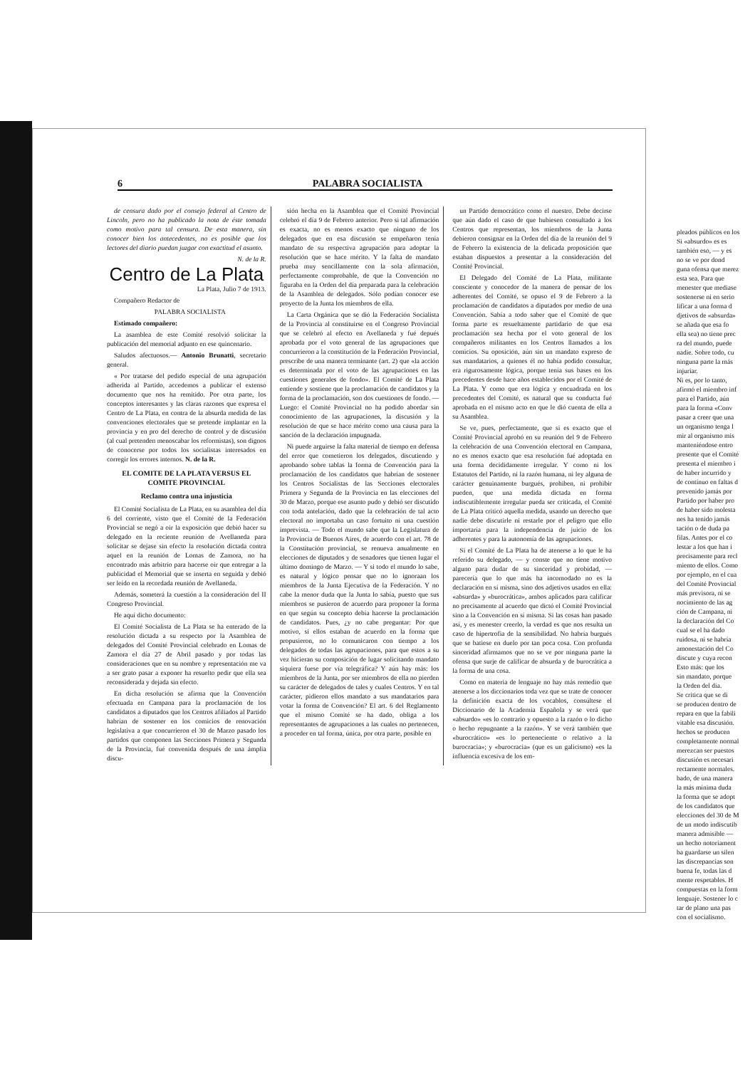6 PALABRA SOCIALISTA
de censura dado por el consejo federal al Centro de Lincoln, pero no ha publicado la nota de éste tomada como motivo para tal censura. De esta manera, sin conocer bien los antecedentes, no es posible que los lectores del diario puedan juzgar con exactitud el asunto.
N. de la R.
Centro de La Plata
La Plata, Julio 7 de 1913.
Compañero Redactor de
PALABRA SOCIALISTA
Estimado compañero:
La asamblea de este Comité resolvió solicitar la publicación del memorial adjunto en ese quincenario.
Saludos afectuosos.— Antonio Brunatti, secretario general.
« Por tratarse del pedido especial de una agrupación adherida al Partido, accedemos a publicar el extenso documento que nos ha remitido. Por otra parte, los conceptos interesantes y las claras razones que expresa el Centro de La Plata, en contra de la absurda medida de las convenciones electorales que se pretende implantar en la provincia y en pro del derecho de control y de discusión (al cual pretenden menoscabar los reformistas), son dignos de conocerse por todos los socialistas interesados en corregir los errores internos. N. de la R.
EL COMITE DE LA PLATA VERSUS EL COMITE PROVINCIAL
Reclamo contra una injusticia
El Comité Socialista de La Plata, en su asamblea del día 6 del corriente, visto que el Comité de la Federación Provincial se negó a oir la exposición que debió hacer su delegado en la reciente reunión de Avellaneda para solicitar se dejase sin efecto la resolución dictada contra aquel en la reunión de Lomas de Zamora, no ha encontrado más arbitrio para hacerse oir que entregar a la publicidad el Memorial que se inserta en seguida y debió ser leído en la recordada reunión de Avellaneda.
Además, someterá la cuestión a la consideración del II Congreso Provincial.
He aquí dicho documento:
El Comité Socialista de La Plata se ha enterado de la resolución dictada a su respecto por la Asamblea de delegados del Comité Provincial celebrado en Lomas de Zamora el día 27 de Abril pasado y por todas las consideraciones que en su nombre y representación me va a ser grato pasar a exponer ha resuelto pedir que ella sea reconsiderada y dejada sin efecto.
En dicha resolución se afirma que la Convención efectuada en Campana para la proclamación de los candidatos a diputados que los Centros afiliados al Partido habrían de sostener en los comicios de renovación legislativa a que concurrieron el 30 de Marzo pasado los partidos que componen las Secciones Primera y Segunda de la Provincia, fué convenida después de una ámplia discu-
sión hecha en la Asamblea que el Comité Provincial celebró el día 9 de Febrero anterior. Pero si tal afirmación es exacta, no es menos exacto que ninguno de los delegados que en esa discusión se empeñaron tenía mandato de su respectiva agrupación para adoptar la resolución que se hace mérito. Y la falta de mandato prueba muy sencillamente con la sola afirmación, perfectamente comprobable, de que la Convención no figuraba en la Orden del día preparada para la celebración de la Asamblea de delegados. Sólo podían conocer ese proyecto de la Junta los miembros de ella.
La Carta Orgánica que se dió la Federación Socialista de la Provincia al constituirse en el Congreso Provincial que se celebró al efecto en Avellaneda y fué depués aprobada por el voto general de las agrupaciones que concurrieron a la constitución de la Federación Provincial, prescribe de una manera terminante (art. 2) que «la acción es determinada por el voto de las agrupaciones en las cuestiones generales de fondo». El Comité de La Plata entiende y sostiene que la proclamación de candidatos y la forma de la proclamación, son dos cuestiones de fondo. — Luego: el Comité Provincial no ha podido abordar sin conocimiento de las agrupaciones, la discusión y la resolución de que se hace mérito como una causa para la sanción de la declaración impugnada.
Ni puede arguirse la falta material de tiempo en defensa del error que cometieron los delegados, discutiendo y aprobando sobre tablas la forma de Convención para la proclamación de los candidatos que habrían de sostener los Centros Socialistas de las Secciones electorales Primera y Segunda de la Provincia en las elecciones del 30 de Marzo, porque ese asunto pudo y debió ser discutido con toda antelación, dado que la celebración de tal acto electoral no importaba un caso fortuito ni una cuestión imprevista. — Todo el mundo sabe que la Legislatura de la Provincia de Buenos Aires, de acuerdo con el art. 78 de la Constitución provincial, se renueva anualmente en elecciones de diputados y de senadores que tienen lugar el último domingo de Marzo. — Y si todo el mundo lo sabe, es natural y lógico pensar que no lo ignoraan los miembros de la Junta Ejecutiva de la Federación. Y no cabe la menor duda que la Junta lo sabía, puesto que sus miembros se pusieron de acuerdo para proponer la forma en que según su concepto debía hacerse la proclamación de candidatos. Pues, ¿y no cabe preguntar: Por que motivo, si ellos estaban de acuerdo en la forma que propusieron, no lo comunicaron con tiempo a los delegados de todas las agrupaciones, para que estos a su vez hicieran su composición de lugar solicitando mandato siquiera fuese por vía telegráfica? Y aún hay más: los miembros de la Junta, por ser miembros de ella no pierden su carácter de delegados de tales y cuales Centros. Y en tal carácter, pidieron ellos mandato a sus mandatarios para votar la forma de Convención? El art. 6 del Reglamento que el mismo Comité se ha dado, obliga a los representantes de agrupaciones a las cuales no pertenecen, a proceder en tal forma, única, por otra parte, posible en
un Partido democrático como el nuestro. Debe decirse que aún dado el caso de que hubiesen consultado a los Centros que representan, los miembros de la Junta debieron consignar en la Orden del día de la reunión del 9 de Febrero la existencia de la delicada proposición que estaban dispuestos a presentar a la consideración del Comité Provincial.
El Delegado del Comité de La Plata, militante consciente y conocedor de la manera de pensar de los adherentes del Comité, se opuso el 9 de Febrero a la proclamación de candidatos a diputados por medio de una Convención. Sabía a todo saber que el Comité de que forma parte es resueltamente partidario de que esa proclamación sea hecha por el voto general de los compañeros militantes en los Centros llamados a los comicios. Su oposición, aún sin un mandato expreso de sus mandatarios, a quienes él no había podido consultar, era rigurosamente lógica, porque tenía sus bases en los precedentes desde hace años establecidos por el Comité de La Plata. Y como que era lógica y encuadrada en los precedentes del Comité, es natural que su conducta fué aprobada en el mismo acto en que le dió cuenta de ella a su Asamblea.
Se ve, pues, perfectamente, que si es exacto que el Comité Provincial aprobó en su reunión del 9 de Febrero la celebración de una Convención electoral en Campana, no es menos exacto que esa resolución fué adoptada en una forma decididamente irregular. Y como ni los Estatutos del Partido, ni la razón humana, ni ley alguna de carácter genuinamente burgués, prohiben, ni prohibir pueden, que una medida dictada en forma indiscutiblemente irregular pueda ser criticada, el Comité de La Plata criticó aquella medida, usando un derecho que nadie debe discutirle ni restarle por el peligro que ello importaría para la independencia de juicio de los adherentes y para la autonomía de las agrupaciones.
Si el Comité de La Plata ha de atenerse a lo que le ha referido su delegado, — y conste que no tiene motivo alguno para dudar de su sinceridad y probidad, — parecería que lo que más ha incomodado no es la declaración en sí misma, sino dos adjetivos usados en ella: «absurda» y «burocrática», ambos aplicados para calificar no precisamente al acuerdo que dictó el Comité Provincial sino a la Convención en sí misma. Si las cosas han pasado así, y es menester creerlo, la verdad es que nos resulta un caso de hipertrofia de la sensibilidad. No habría burgués que se batiese en duelo por tan poca cosa. Con profunda sinceridad afirmamos que no se ve por ninguna parte la ofensa que surje de calificar de absurda y de burocrática a la forma de una cosa.
Como en materia de lenguaje no hay más remedio que atenerse a los diccionarios toda vez que se trate de conocer la definición exacta de los vocablos, consúltese el Diccionario de la Academia Española y se verá que «absurdo» «es lo contrario y opuesto a la razón o lo dicho o hecho repugnante a la razón». Y se verá también que «burocrático» «es lo perteneciente o relativo a la burocracia»; y «burocracia» (que es un galicismo) «es la influencia excesiva de los em-
pleados públicos en los
Si «absurdo» es es
también eso, — y es
no se ve por dond
guna ofensa que merez
esta sea. Para que
menester que mediase
sostenerse ni en serio
lificar a una forma d
djetivos de «absurda»
se añada que esa fo
ella sea) no tiene prec
ra del mundo, puede
nadie. Sobre todo, cu
ninguna parte la más
injuriar.
Ni es, por lo tanto,
afirmó el miembro inf
para el Partido, aún
para la forma «Conv
pasar a creer que una
un organismo tenga l
mir al organismo mis
manteniéndose entro
presente que el Comité
presenta el miembro i
de haber incurrido y
de contínuo en faltas d
prevenido jamás por
Partido por haber pro
de haber sido molesta
nes ha tenido jamás
tación o de duda pa
filas. Antes por el co
lestar a los que han i
precisamente para recl
miento de ellos. Como
por ejemplo, en el cua
del Comité Provincial
más previsora, ni se
nocimiento de las ag
ción de Campana, ni
la declaración del Co
cual se el ha dado
ruidosa, ni se habría
amonestación del Co
discute y cuya recon
Esto más: que los
sin mandato, porque
la Orden del día.
Se critica que se di
se producen dentro de
repara en que la fabili
vitable esa discusión.
hechos se producen
completamente normal
merezcan ser puestos
discusión es necesari
rectamente normales.
bado, de una manera
la más mínima duda
la forma que se adopt
de los candidatos que
elecciones del 30 de M
de un modo indiscutib
manera admisible —
un hecho notoriament
ba guardarse un silen
las discrepancias son
buena fe, todas las d
mente respetables. H
compuestas en la form
lenguaje. Sostener lo c
tar de plano una pas
con el socialismo.